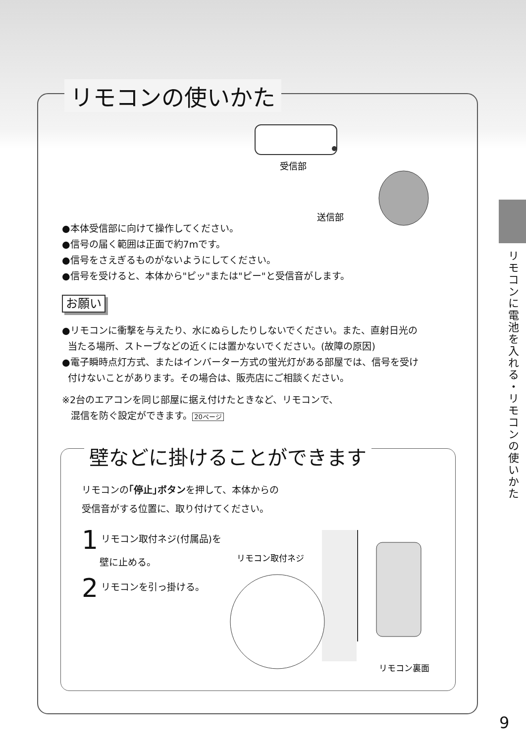リモコンの使いかた
受信部
送信部
●本体受信部に向けて操作してください。
●信号の届く範囲は正面で約7mです。
●信号をさえぎるものがないようにしてください。
●信号を受けると、本体から"ピッ"または"ピー"と受信音がします。
お願い
●リモコンに衝撃を与えたり、水にぬらしたりしないでください。また、直射日光の
当たる場所、ストーブなどの近くには置かないでください。(故障の原因)
●電子瞬時点灯方式、またはインバーター方式の蛍光灯がある部屋では、信号を受け
付けないことがあります。その場合は、販売店にご相談ください。
※2台のエアコンを同じ部屋に据え付けたときなど、リモコンで、
混信を防ぐ設定ができます。 20ページ
壁などに掛けることができます
リモコンの｢停止｣ボタンを押して、本体からの
受信音がする位置に、取り付けてください。
1 リモコン取付ネジ(付属品)を
壁に止める。
2 リモコンを引っ掛ける。
リモコン取付ネジ
リモコン裏面
リモコンに電池を入れる・リモコンの使いかた
9